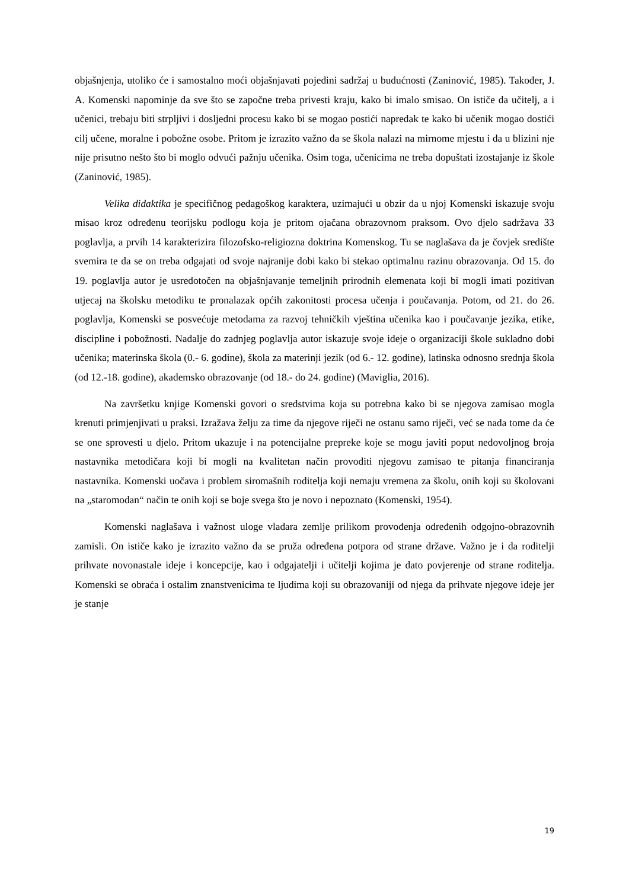objašnjenja, utoliko će i samostalno moći objašnjavati pojedini sadržaj u budućnosti (Zaninović, 1985). Također, J. A. Komenski napominje da sve što se započne treba privesti kraju, kako bi imalo smisao. On ističe da učitelj, a i učenici, trebaju biti strpljivi i dosljedni procesu kako bi se mogao postići napredak te kako bi učenik mogao dostići cilj učene, moralne i pobožne osobe. Pritom je izrazito važno da se škola nalazi na mirnome mjestu i da u blizini nje nije prisutno nešto što bi moglo odvući pažnju učenika. Osim toga, učenicima ne treba dopuštati izostajanje iz škole (Zaninović, 1985).
Velika didaktika je specifičnog pedagoškog karaktera, uzimajući u obzir da u njoj Komenski iskazuje svoju misao kroz određenu teorijsku podlogu koja je pritom ojačana obrazovnom praksom. Ovo djelo sadržava 33 poglavlja, a prvih 14 karakterizira filozofsko-religiozna doktrina Komenskog. Tu se naglašava da je čovjek središte svemira te da se on treba odgajati od svoje najranije dobi kako bi stekao optimalnu razinu obrazovanja. Od 15. do 19. poglavlja autor je usredotočen na objašnjavanje temeljnih prirodnih elemenata koji bi mogli imati pozitivan utjecaj na školsku metodiku te pronalazak općih zakonitosti procesa učenja i poučavanja. Potom, od 21. do 26. poglavlja, Komenski se posvećuje metodama za razvoj tehničkih vještina učenika kao i poučavanje jezika, etike, discipline i pobožnosti. Nadalje do zadnjeg poglavlja autor iskazuje svoje ideje o organizaciji škole sukladno dobi učenika; materinska škola (0.- 6. godine), škola za materinji jezik (od 6.- 12. godine), latinska odnosno srednja škola (od 12.-18. godine), akademsko obrazovanje (od 18.- do 24. godine) (Maviglia, 2016).
Na završetku knjige Komenski govori o sredstvima koja su potrebna kako bi se njegova zamisao mogla krenuti primjenjivati u praksi. Izražava želju za time da njegove riječi ne ostanu samo riječi, već se nada tome da će se one sprovesti u djelo. Pritom ukazuje i na potencijalne prepreke koje se mogu javiti poput nedovoljnog broja nastavnika metodičara koji bi mogli na kvalitetan način provoditi njegovu zamisao te pitanja financiranja nastavnika. Komenski uočava i problem siromašnih roditelja koji nemaju vremena za školu, onih koji su školovani na „staromodan“ način te onih koji se boje svega što je novo i nepoznato (Komenski, 1954).
Komenski naglašava i važnost uloge vladara zemlje prilikom provođenja određenih odgojno-obrazovnih zamisli. On ističe kako je izrazito važno da se pruža određena potpora od strane države. Važno je i da roditelji prihvate novonastale ideje i koncepcije, kao i odgajatelji i učitelji kojima je dato povjerenje od strane roditelja. Komenski se obraća i ostalim znanstvenicima te ljudima koji su obrazovaniji od njega da prihvate njegove ideje jer je stanje
19